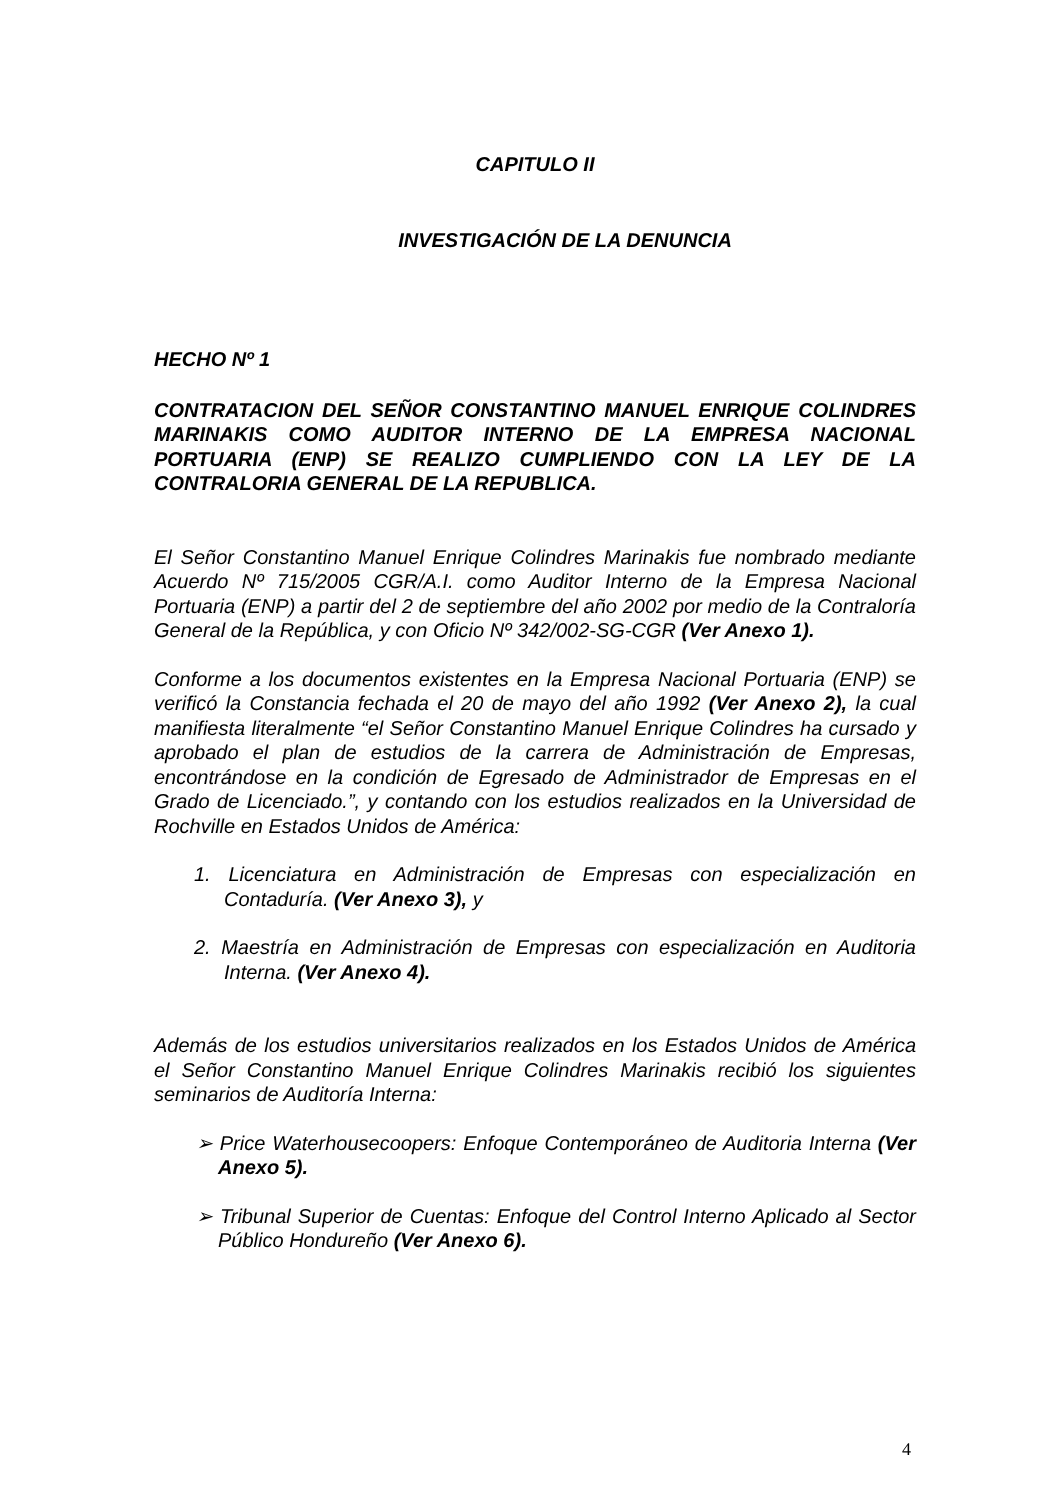CAPITULO II
INVESTIGACIÓN DE LA DENUNCIA
HECHO Nº 1
CONTRATACION DEL SEÑOR CONSTANTINO MANUEL ENRIQUE COLINDRES MARINAKIS COMO AUDITOR INTERNO DE LA EMPRESA NACIONAL PORTUARIA (ENP) SE REALIZO CUMPLIENDO CON LA LEY DE LA CONTRALORIA GENERAL DE LA REPUBLICA.
El Señor Constantino Manuel Enrique Colindres Marinakis fue nombrado mediante Acuerdo Nº 715/2005 CGR/A.I. como Auditor Interno de la Empresa Nacional Portuaria (ENP) a partir del 2 de septiembre del año 2002 por medio de la Contraloría General de la República, y con Oficio Nº 342/002-SG-CGR (Ver Anexo 1).
Conforme a los documentos existentes en la Empresa Nacional Portuaria (ENP) se verificó la Constancia fechada el 20 de mayo del año 1992 (Ver Anexo 2), la cual manifiesta literalmente “el Señor Constantino Manuel Enrique Colindres ha cursado y aprobado el plan de estudios de la carrera de Administración de Empresas, encontrándose en la condición de Egresado de Administrador de Empresas en el Grado de Licenciado.”, y contando con los estudios realizados en la Universidad de Rochville en Estados Unidos de América:
1. Licenciatura en Administración de Empresas con especialización en Contaduría. (Ver Anexo 3), y
2. Maestría en Administración de Empresas con especialización en Auditoria Interna. (Ver Anexo 4).
Además de los estudios universitarios realizados en los Estados Unidos de América el Señor Constantino Manuel Enrique Colindres Marinakis recibió los siguientes seminarios de Auditoría Interna:
➢ Price Waterhousecoopers: Enfoque Contemporáneo de Auditoria Interna (Ver Anexo 5).
➢ Tribunal Superior de Cuentas: Enfoque del Control Interno Aplicado al Sector Público Hondureño (Ver Anexo 6).
4